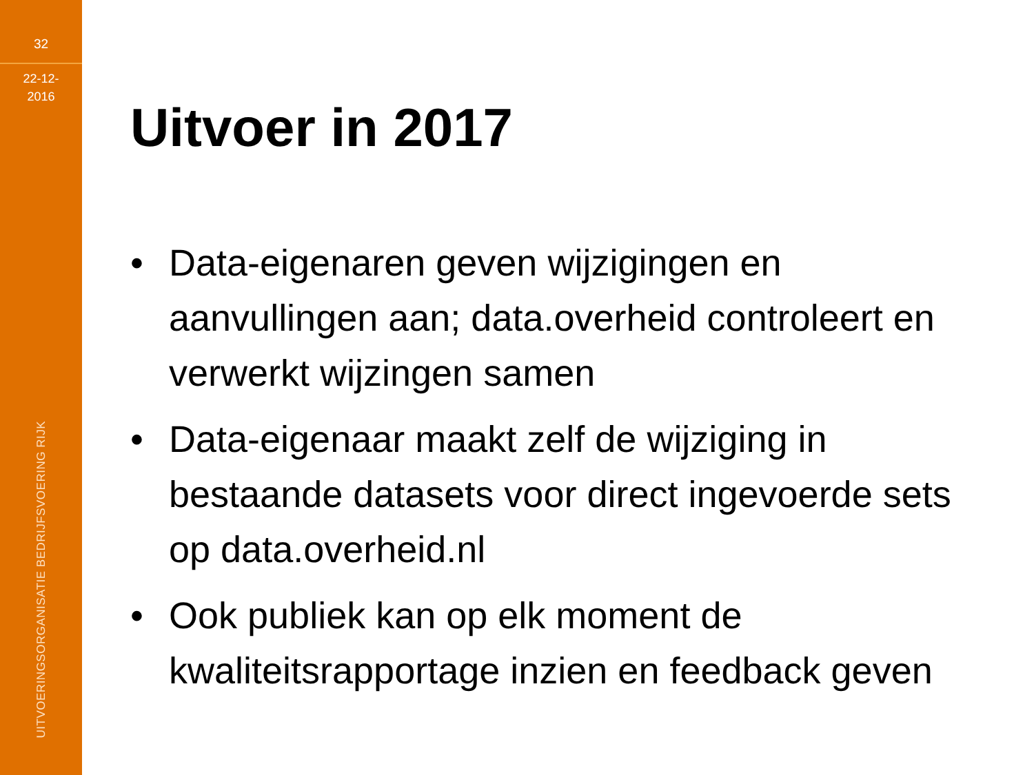32
22-12-
2016
UITVOERINGSORGANISATIE BEDRIJFSVOERING RIJK
Uitvoer in 2017
• Data-eigenaren geven wijzigingen en aanvullingen aan; data.overheid controleert en verwerkt wijzingen samen
• Data-eigenaar maakt zelf de wijziging in bestaande datasets voor direct ingevoerde sets op data.overheid.nl
• Ook publiek kan op elk moment de kwaliteitsrapportage inzien en feedback geven